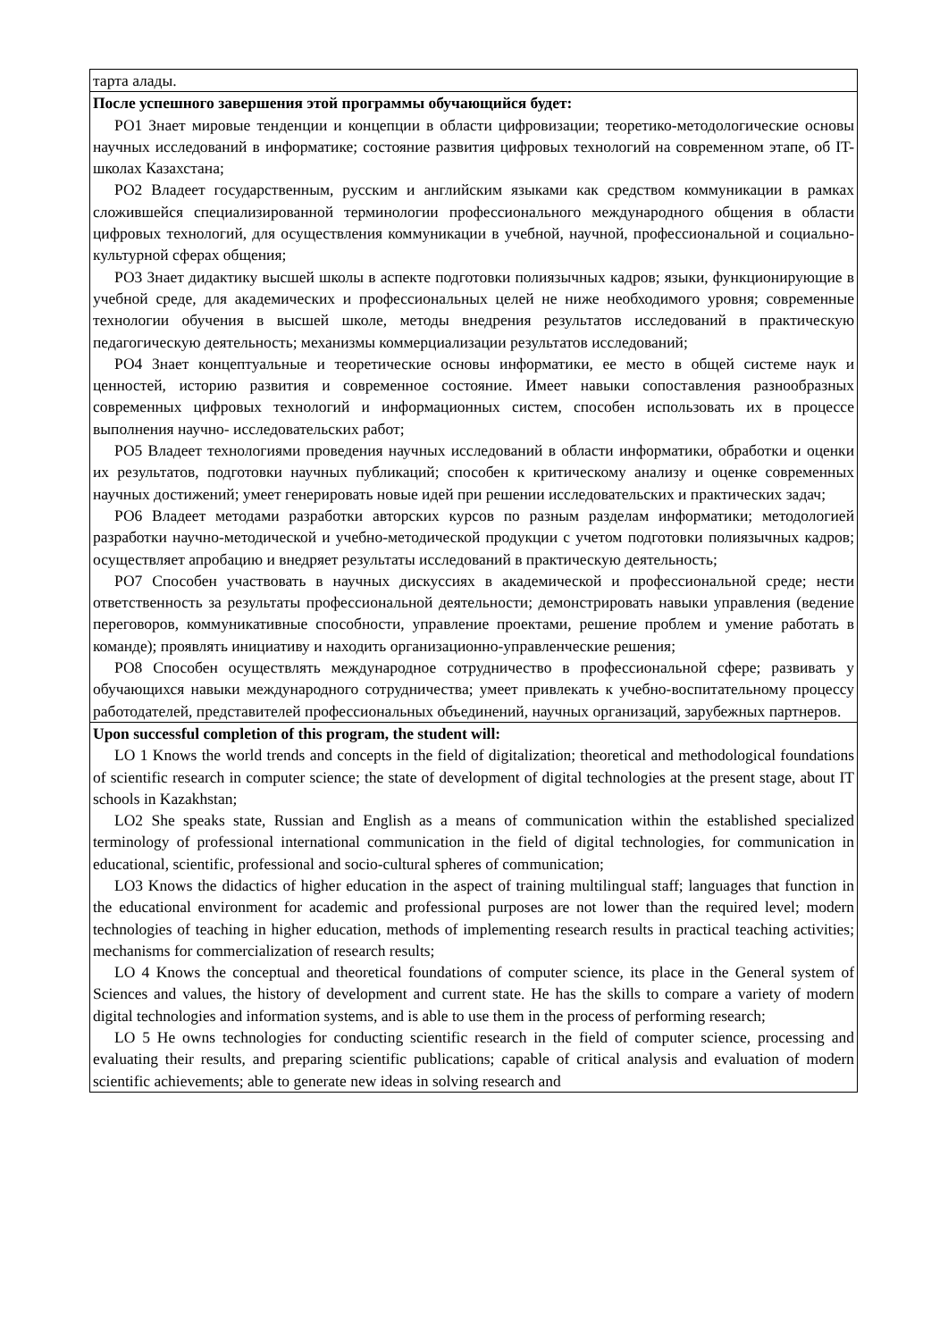| тарта алады. |
| После успешного завершения этой программы обучающийся будет: РО1 Знает мировые тенденции и концепции в области цифровизации; теоретико-методологические основы научных исследований в информатике; состояние развития цифровых технологий на современном этапе, об IT- школах Казахстана; РО2 Владеет государственным, русским и английским языками как средством коммуникации в рамках сложившейся специализированной терминологии профессионального международного общения в области цифровых технологий, для осуществления коммуникации в учебной, научной, профессиональной и социально-культурной сферах общения; РО3 Знает дидактику высшей школы в аспекте подготовки полиязычных кадров; языки, функционирующие в учебной среде, для академических и профессиональных целей не ниже необходимого уровня; современные технологии обучения в высшей школе, методы внедрения результатов исследований в практическую педагогическую деятельность; механизмы коммерциализации результатов исследований; РО4 Знает концептуальные и теоретические основы информатики, ее место в общей системе наук и ценностей, историю развития и современное состояние. Имеет навыки сопоставления разнообразных современных цифровых технологий и информационных систем, способен использовать их в процессе выполнения научно- исследовательских работ; РО5 Владеет технологиями проведения научных исследований в области информатики, обработки и оценки их результатов, подготовки научных публикаций; способен к критическому анализу и оценке современных научных достижений; умеет генерировать новые идей при решении исследовательских и практических задач; РО6 Владеет методами разработки авторских курсов по разным разделам информатики; методологией разработки научно-методической и учебно-методической продукции с учетом подготовки полиязычных кадров; осуществляет апробацию и внедряет результаты исследований в практическую деятельность; РО7 Способен участвовать в научных дискуссиях в академической и профессиональной среде; нести ответственность за результаты профессиональной деятельности; демонстрировать навыки управления (ведение переговоров, коммуникативные способности, управление проектами, решение проблем и умение работать в команде); проявлять инициативу и находить организационно-управленческие решения; РО8 Способен осуществлять международное сотрудничество в профессиональной сфере; развивать у обучающихся навыки международного сотрудничества; умеет привлекать к учебно-воспитательному процессу работодателей, представителей профессиональных объединений, научных организаций, зарубежных партнеров. |
| Upon successful completion of this program, the student will: LO 1 Knows the world trends and concepts in the field of digitalization; theoretical and methodological foundations of scientific research in computer science; the state of development of digital technologies at the present stage, about IT schools in Kazakhstan; LO2 She speaks state, Russian and English as a means of communication within the established specialized terminology of professional international communication in the field of digital technologies, for communication in educational, scientific, professional and socio-cultural spheres of communication; LO3 Knows the didactics of higher education in the aspect of training multilingual staff; languages that function in the educational environment for academic and professional purposes are not lower than the required level; modern technologies of teaching in higher education, methods of implementing research results in practical teaching activities; mechanisms for commercialization of research results; LO 4 Knows the conceptual and theoretical foundations of computer science, its place in the General system of Sciences and values, the history of development and current state. He has the skills to compare a variety of modern digital technologies and information systems, and is able to use them in the process of performing research; LO 5 He owns technologies for conducting scientific research in the field of computer science, processing and evaluating their results, and preparing scientific publications; capable of critical analysis and evaluation of modern scientific achievements; able to generate new ideas in solving research and |